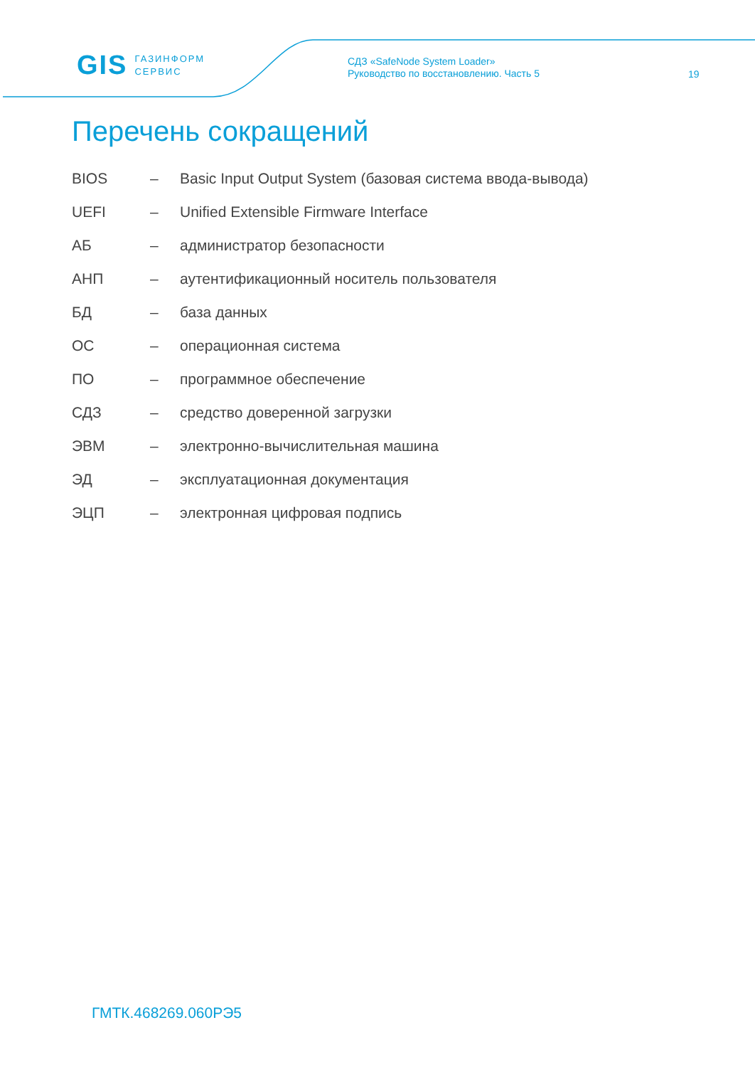GIS ГАЗИНФОРМ
СЕРВИС
СДЗ «SafeNode System Loader»
Руководство по восстановлению. Часть 5
19
Перечень сокращений
| BIOS | – | Basic Input Output System (базовая система ввода-вывода) |
| UEFI | – | Unified Extensible Firmware Interface |
| АБ | – | администратор безопасности |
| АНП | – | аутентификационный носитель пользователя |
| БД | – | база данных |
| ОС | – | операционная система |
| ПО | – | программное обеспечение |
| СДЗ | – | средство доверенной загрузки |
| ЭВМ | – | электронно-вычислительная машина |
| ЭД | – | эксплуатационная документация |
| ЭЦП | – | электронная цифровая подпись |
ГМТК.468269.060РЭ5